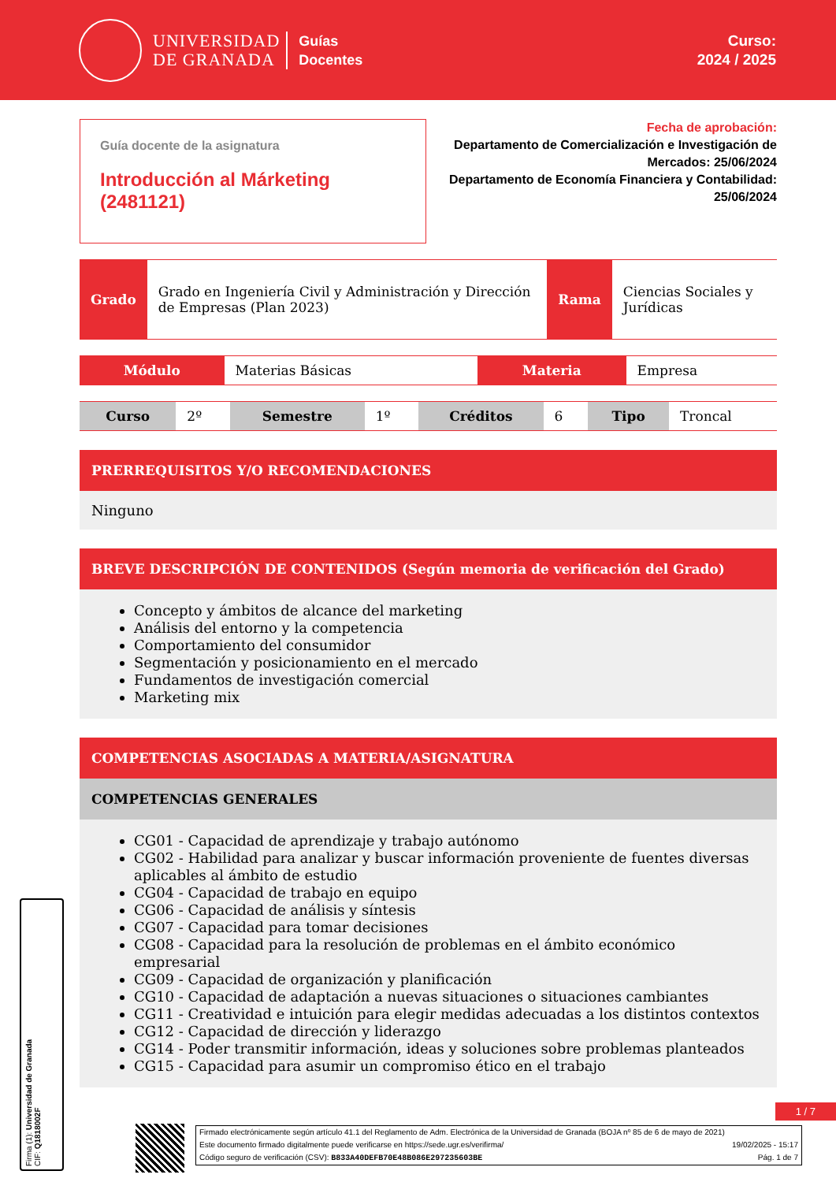UNIVERSIDAD
DE GRANADA
Guías
Docentes
Curso:
2024 / 2025
Guía docente de la asignatura
Introducción al Márketing (2481121)
Fecha de aprobación:
Departamento de Comercialización e Investigación de Mercados: 25/06/2024
Departamento de Economía Financiera y Contabilidad: 25/06/2024
| Grado | Grado en Ingeniería Civil y Administración y Dirección de Empresas (Plan 2023) | Rama | Ciencias Sociales y Jurídicas |
| Módulo | Materias Básicas | Materia | Empresa |
| Curso | 2º | Semestre | 1º | Créditos | 6 | Tipo | Troncal |
PRERREQUISITOS Y/O RECOMENDACIONES
Ninguno
BREVE DESCRIPCIÓN DE CONTENIDOS (Según memoria de verificación del Grado)
Concepto y ámbitos de alcance del marketing
Análisis del entorno y la competencia
Comportamiento del consumidor
Segmentación y posicionamiento en el mercado
Fundamentos de investigación comercial
Marketing mix
COMPETENCIAS ASOCIADAS A MATERIA/ASIGNATURA
COMPETENCIAS GENERALES
CG01 - Capacidad de aprendizaje y trabajo autónomo
CG02 - Habilidad para analizar y buscar información proveniente de fuentes diversas aplicables al ámbito de estudio
CG04 - Capacidad de trabajo en equipo
CG06 - Capacidad de análisis y síntesis
CG07 - Capacidad para tomar decisiones
CG08 - Capacidad para la resolución de problemas en el ámbito económico empresarial
CG09 - Capacidad de organización y planificación
CG10 - Capacidad de adaptación a nuevas situaciones o situaciones cambiantes
CG11 - Creatividad e intuición para elegir medidas adecuadas a los distintos contextos
CG12 - Capacidad de dirección y liderazgo
CG14 - Poder transmitir información, ideas y soluciones sobre problemas planteados
CG15 - Capacidad para asumir un compromiso ético en el trabajo
Firma (1): Universidad de Granada
CIF: Q1818002F
1 / 7
Firmado electrónicamente según artículo 41.1 del Reglamento de Adm. Electrónica de la Universidad de Granada (BOJA nº 85 de 6 de mayo de 2021)
Este documento firmado digitalmente puede verificarse en https://sede.ugr.es/verifirma/ 19/02/2025 - 15:17
Código seguro de verificación (CSV): B833A40DEFB70E48B086E297235603BE Pág. 1 de 7